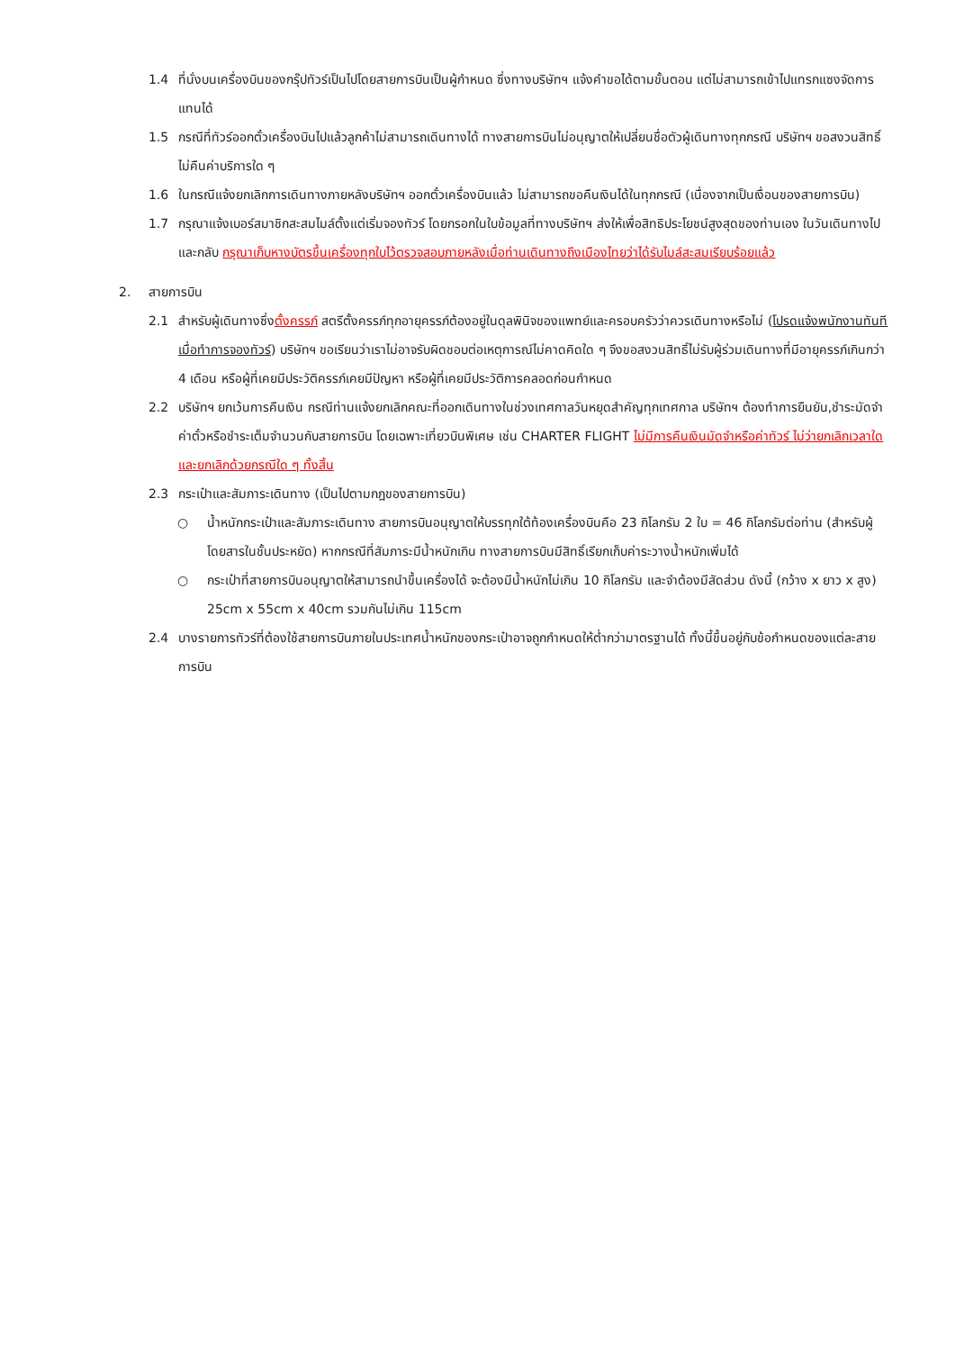1.4 ที่นั่งบนเครื่องบินของกรุ๊ปทัวร์เป็นไปโดยสายการบินเป็นผู้กำหนด ซึ่งทางบริษัทฯ แจ้งคำขอได้ตามขั้นตอน แต่ไม่สามารถเข้าไปแทรกแซงจัดการแทนได้
1.5 กรณีที่ทัวร์ออกตั๋วเครื่องบินไปแล้วลูกค้าไม่สามารถเดินทางได้ ทางสายการบินไม่อนุญาตให้เปลี่ยนชื่อตัวผู้เดินทางทุกกรณี บริษัทฯ ขอสงวนสิทธิ์ไม่คืนค่าบริการใด ๆ
1.6 ในกรณีแจ้งยกเลิกการเดินทางภายหลังบริษัทฯ ออกตั๋วเครื่องบินแล้ว ไม่สามารถขอคืนเงินได้ในทุกกรณี (เนื่องจากเป็นเงื่อนของสายการบิน)
1.7 กรุณาแจ้งเบอร์สมาชิกสะสมไมล์ตั้งแต่เริ่มจองทัวร์ โดยกรอกในใบข้อมูลที่ทางบริษัทฯ ส่งให้เพื่อสิทธิประโยชน์สูงสุดของท่านเอง ในวันเดินทางไปและกลับ กรุณาเก็บหางบัตรขึ้นเครื่องทุกใบไว้ตรวจสอบภายหลังเมื่อท่านเดินทางถึงเมืองไทยว่าได้รับไมล์สะสมเรียบร้อยแล้ว
2. สายการบิน
2.1 สำหรับผู้เดินทางซึ่งตั้งครรภ์ สตรีตั้งครรภ์ทุกอายุครรภ์ต้องอยู่ในดุลพินิจของแพทย์และครอบครัวว่าควรเดินทางหรือไม่ (โปรดแจ้งพนักงานทันทีเมื่อทำการจองทัวร์) บริษัทฯ ขอเรียนว่าเราไม่อาจรับผิดชอบต่อเหตุการณ์ไม่คาดคิดใด ๆ จึงขอสงวนสิทธิ์ไม่รับผู้ร่วมเดินทางที่มีอายุครรภ์เกินกว่า 4 เดือน หรือผู้ที่เคยมีประวัติครรภ์เคยมีปัญหา หรือผู้ที่เคยมีประวัติการคลอดก่อนกำหนด
2.2 บริษัทฯ ยกเว้นการคืนเงิน กรณีท่านแจ้งยกเลิกคณะที่ออกเดินทางในช่วงเทศกาลวันหยุดสำคัญทุกเทศกาล บริษัทฯ ต้องทำการยืนยัน,ชำระมัดจำค่าตั๋วหรือชำระเต็มจำนวนกับสายการบิน โดยเฉพาะเที่ยวบินพิเศษ เช่น CHARTER FLIGHT ไม่มีการคืนเงินมัดจำหรือค่าทัวร์ ไม่ว่ายกเลิกเวลาใดและยกเลิกด้วยกรณีใด ๆ ทั้งสิ้น
2.3 กระเป๋าและสัมภาระเดินทาง (เป็นไปตามกฎของสายการบิน)
○ น้ำหนักกระเป๋าและสัมภาระเดินทาง สายการบินอนุญาตให้บรรทุกใต้ท้องเครื่องบินคือ 23 กิโลกรัม 2 ใบ = 46 กิโลกรัมต่อท่าน (สำหรับผู้โดยสารในชั้นประหยัด) หากกรณีที่สัมภาระมีน้ำหนักเกิน ทางสายการบินมีสิทธิ์เรียกเก็บค่าระวางน้ำหนักเพิ่มได้
○ กระเป๋าที่สายการบินอนุญาตให้สามารถนำขึ้นเครื่องได้ จะต้องมีน้ำหนักไม่เกิน 10 กิโลกรัม และจำต้องมีสัดส่วน ดังนี้ (กว้าง x ยาว x สูง) 25cm x 55cm x 40cm รวมกันไม่เกิน 115cm
2.4 บางรายการทัวร์ที่ต้องใช้สายการบินภายในประเทศน้ำหนักของกระเป๋าอาจถูกกำหนดให้ต่ำกว่ามาตรฐานได้ ทั้งนี้ขึ้นอยู่กับข้อกำหนดของแต่ละสายการบิน